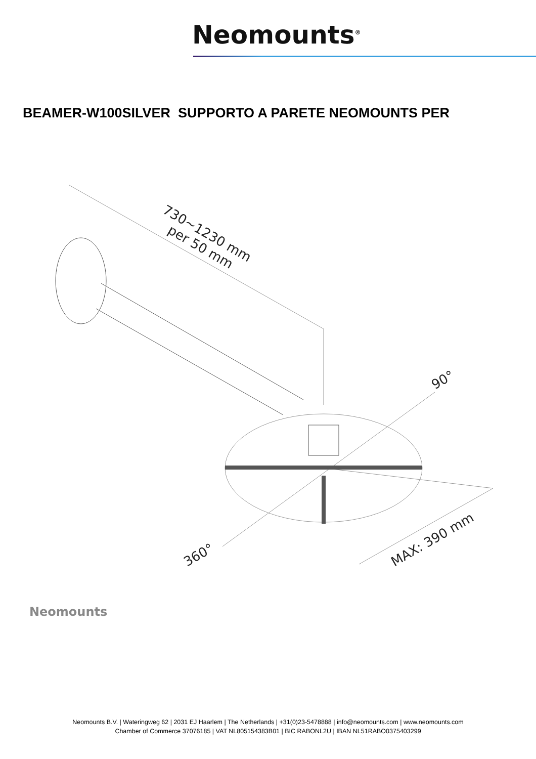Neomounts<sup>®</sup>
BEAMER-W100SILVER SUPPORTO A PARETE NEOMOUNTS PER
730~1230 mm
per 50 mm
90°
360°
MAX: 390 mm
Neomounts
Neomounts B.V. | Wateringweg 62 | 2031 EJ Haarlem | The Netherlands | +31(0)23-5478888 | info@neomounts.com | www.neomounts.com
Chamber of Commerce 37076185 | VAT NL805154383B01 | BIC RABONL2U | IBAN NL51RABO0375403299